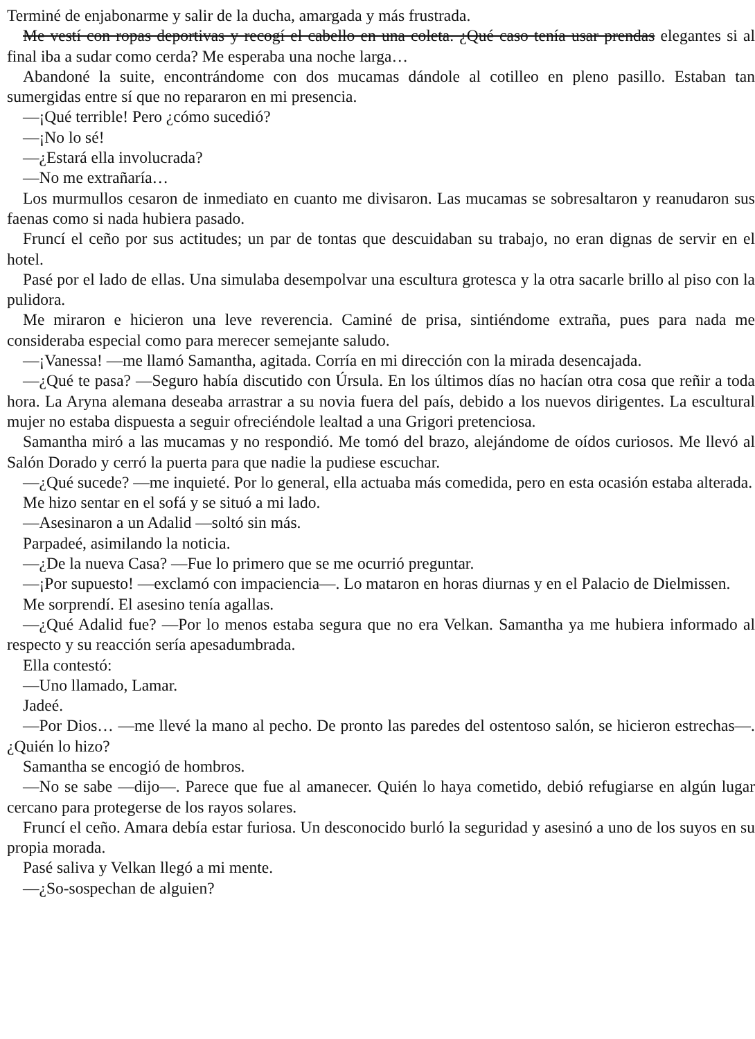Terminé de enjabonarme y salir de la ducha, amargada y más frustrada.
Me vestí con ropas deportivas y recogí el cabello en una coleta. ¿Qué caso tenía usar prendas elegantes si al final iba a sudar como cerda? Me esperaba una noche larga…
Abandoné la suite, encontrándome con dos mucamas dándole al cotilleo en pleno pasillo. Estaban tan sumergidas entre sí que no repararon en mi presencia.
—¡Qué terrible! Pero ¿cómo sucedió?
—¡No lo sé!
—¿Estará ella involucrada?
—No me extrañaría…
Los murmullos cesaron de inmediato en cuanto me divisaron. Las mucamas se sobresaltaron y reanudaron sus faenas como si nada hubiera pasado.
Fruncí el ceño por sus actitudes; un par de tontas que descuidaban su trabajo, no eran dignas de servir en el hotel.
Pasé por el lado de ellas. Una simulaba desempolvar una escultura grotesca y la otra sacarle brillo al piso con la pulidora.
Me miraron e hicieron una leve reverencia. Caminé de prisa, sintiéndome extraña, pues para nada me consideraba especial como para merecer semejante saludo.
—¡Vanessa! —me llamó Samantha, agitada. Corría en mi dirección con la mirada desencajada.
—¿Qué te pasa? —Seguro había discutido con Úrsula. En los últimos días no hacían otra cosa que reñir a toda hora. La Aryna alemana deseaba arrastrar a su novia fuera del país, debido a los nuevos dirigentes. La escultural mujer no estaba dispuesta a seguir ofreciéndole lealtad a una Grigori pretenciosa.
Samantha miró a las mucamas y no respondió. Me tomó del brazo, alejándome de oídos curiosos. Me llevó al Salón Dorado y cerró la puerta para que nadie la pudiese escuchar.
—¿Qué sucede? —me inquieté. Por lo general, ella actuaba más comedida, pero en esta ocasión estaba alterada.
Me hizo sentar en el sofá y se situó a mi lado.
—Asesinaron a un Adalid —soltó sin más.
Parpadeé, asimilando la noticia.
—¿De la nueva Casa? —Fue lo primero que se me ocurrió preguntar.
—¡Por supuesto! —exclamó con impaciencia—. Lo mataron en horas diurnas y en el Palacio de Dielmissen.
Me sorprendí. El asesino tenía agallas.
—¿Qué Adalid fue? —Por lo menos estaba segura que no era Velkan. Samantha ya me hubiera informado al respecto y su reacción sería apesadumbrada.
Ella contestó:
—Uno llamado, Lamar.
Jadeé.
—Por Dios… —me llevé la mano al pecho. De pronto las paredes del ostentoso salón, se hicieron estrechas—. ¿Quién lo hizo?
Samantha se encogió de hombros.
—No se sabe —dijo—. Parece que fue al amanecer. Quién lo haya cometido, debió refugiarse en algún lugar cercano para protegerse de los rayos solares.
Fruncí el ceño. Amara debía estar furiosa. Un desconocido burló la seguridad y asesinó a uno de los suyos en su propia morada.
Pasé saliva y Velkan llegó a mi mente.
—¿So-sospechan de alguien?